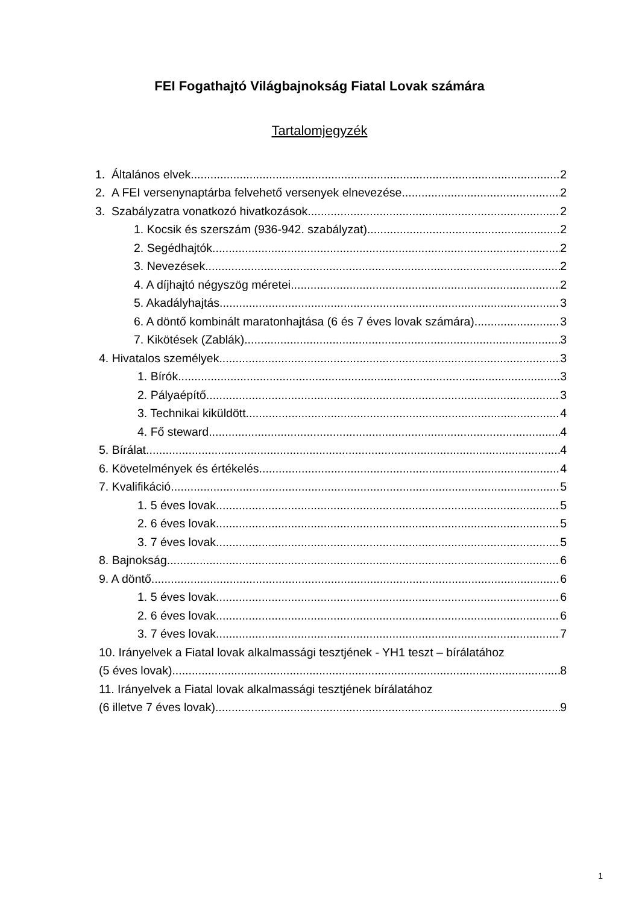FEI Fogathajtó Világbajnokság Fiatal Lovak számára
Tartalomjegyzék
1. Általános elvek 2
2. A FEI versenynaptárba felvehető versenyek elnevezése 2
3. Szabályzatra vonatkozó hivatkozások 2
1. Kocsik és szerszám (936-942. szabályzat) 2
2. Segédhajtók 2
3. Nevezések 2
4. A díjhajtó négyszög méretei 2
5. Akadályhajtás 3
6. A döntő kombinált maratonhajtása (6 és 7 éves lovak számára) 3
7. Kikötések (Zablák) 3
4. Hivatalos személyek 3
1. Bírók 3
2. Pályaépítő 3
3. Technikai kiküldött 4
4. Fő steward 4
5. Bírálat 4
6. Követelmények és értékelés 4
7. Kvalifikáció 5
1. 5 éves lovak 5
2. 6 éves lovak 5
3. 7 éves lovak 5
8. Bajnokság 6
9. A döntő 6
1. 5 éves lovak 6
2. 6 éves lovak 6
3. 7 éves lovak 7
10. Irányelvek a Fiatal lovak alkalmassági tesztjének - YH1 teszt – bírálatához
(5 éves lovak) 8
11. Irányelvek a Fiatal lovak alkalmassági tesztjének bírálatához
(6 illetve 7 éves lovak) 9
1